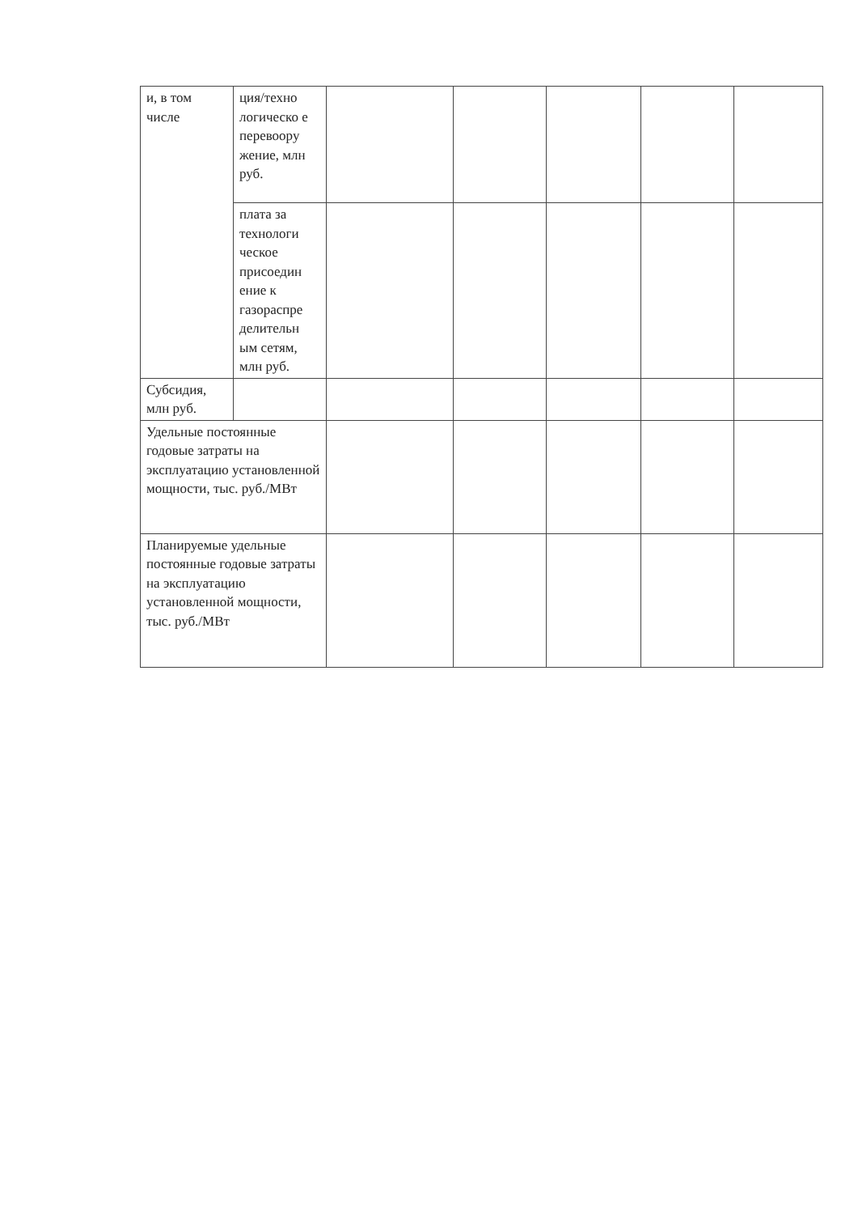| и, в том числе | ция/техно логическо е перевоору жение, млн руб. | | | | | |
| | плата за технологи ческое присоедин ение к газораспре делительн ым сетям, млн руб. | | | | | |
| Субсидия, млн руб. | | | | | | |
| Удельные постоянные годовые затраты на эксплуатацию установленной мощности, тыс. руб./МВт | | | | | | |
| Планируемые удельные постоянные годовые затраты на эксплуатацию установленной мощности, тыс. руб./МВт | | | | | | |